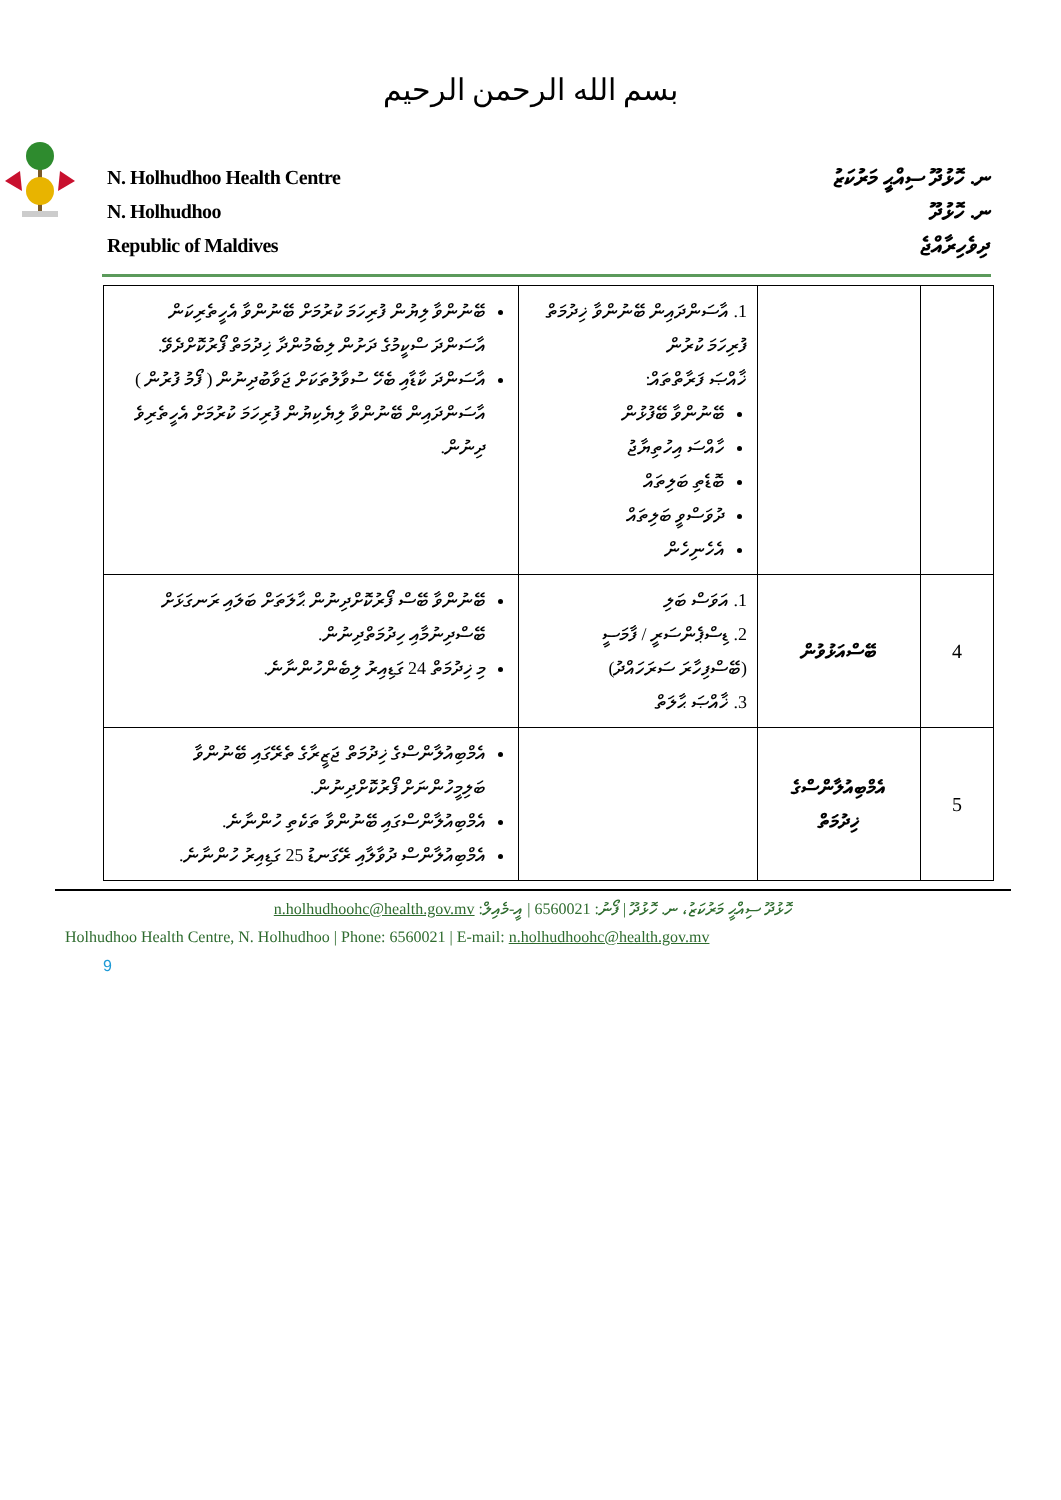بسم الله الرحمن الرحيم
N. Holhudhoo Health Centre
N. Holhudhoo
Republic of Maldives
ނ. ހޮޅުދޫ ސިއްޙީ މަރުކަޒު
ނ. ހޮޅުދޫ
ދިވެހިރާއްޖެ
| | | 1. އާސަންދައިން ބޭނުންވާ ޚިދުމަތް ފުރިހަމަ ކުރުން ޚާއްޞަ ފަރާތްތައް: ބޭނުންވާ ބޭފުޅުން ހާއްސަ އިހުތިޔާޖު ބޮޑެތި ބަލިތައް ދުވަސްވީ ބަލިތައް އެހެނިހެން | ބޭނުންވާ ލިޔުން ފުރިހަމަ ކުރުމަށް ބޭނުންވާ އެހީތެރިކަން އާސަންދަ ސްކީމުގެ ދަށުން ލިބެމުންދާ ޚިދުމަތް ފޯރުކޮށްދެވޭ. އާސަންދަ ކާޑާއި ބެހޭ ސުވާލުތަކަށް ޖަވާބުދިނުން ( ފޯމު ފުރުން ) އާސަންދައިން ބޭނުންވާ ލިޔެކިޔުން ފުރިހަމަ ކުރުމަށް އެހީތެރިވެ ދިނުން. |
| 4 | ބޭސްއަޅުވުން | 1. އަވަސް ބަލި 2. ޑިސްޕެންސަރީ / ފާމަސީ (ބޭސްފިހާރަ ސަރަހައްދު) 3. ޚާއްޞަ ޙާލަތް | ބޭނުންވާ ބޭސް ފޯރުކޮށްދިނުން ޙާލަތަށް ބަލައި ރަނގަޅަށް ބޭސްދިނުމާއި ހިދުމަތްދިނުން. މި ޚިދުމަތް 24 ގަޑިއިރު ލިބެންހުންނާނެ. |
| 5 | އެމްބިއުލާންސްގެ ޚިދުމަތް | | އެމްބިއުލާންސްގެ ޚިދުމަތް ޖަޒީރާގެ ތެރޭގައި ބޭނުންވާ ބަލިމީހުންނަށް ފޯރުކޮށްދިނުން. އެމްބިއުލާންސްގައި ބޭނުންވާ ތަކެތި ހުންނާނެ. އެމްބިއުލާންސް ދުވާލާއި ރޭގަނޑު 25 ގަޑިއިރު ހުންނާނެ. |
ހޮޅުދޫ ސިއްޙީ މަރުކަޒު، ނ. ހޮޅުދޫ | ފޯނު: 6560021 | އީ-މެއިލް: n.holhudhoohc@health.gov.mv
Holhudhoo Health Centre, N. Holhudhoo | Phone: 6560021 | E-mail: n.holhudhoohc@health.gov.mv
9